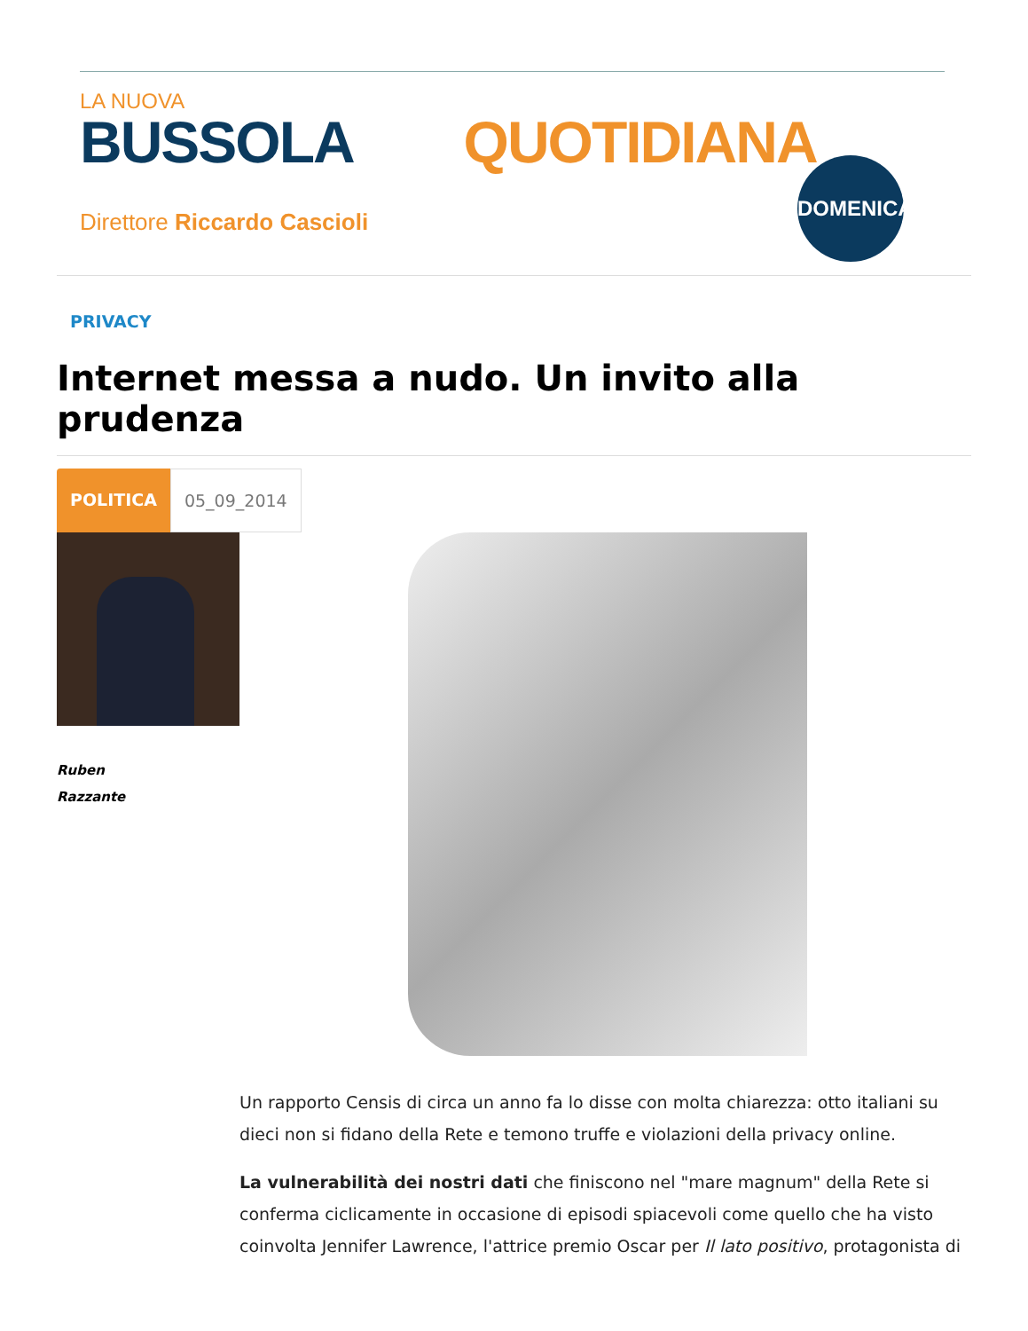LA NUOVA
BUSSOLA QUOTIDIANA
Direttore Riccardo Cascioli
DOMENICA
PRIVACY
Internet messa a nudo. Un invito alla prudenza
POLITICA 05_09_2014
Ruben
Razzante
Un rapporto Censis di circa un anno fa lo disse con molta chiarezza: otto italiani su dieci non si fidano della Rete e temono truffe e violazioni della privacy online.
La vulnerabilità dei nostri dati che finiscono nel "mare magnum" della Rete si conferma ciclicamente in occasione di episodi spiacevoli come quello che ha visto coinvolta Jennifer Lawrence, l'attrice premio Oscar per Il lato positivo, protagonista di